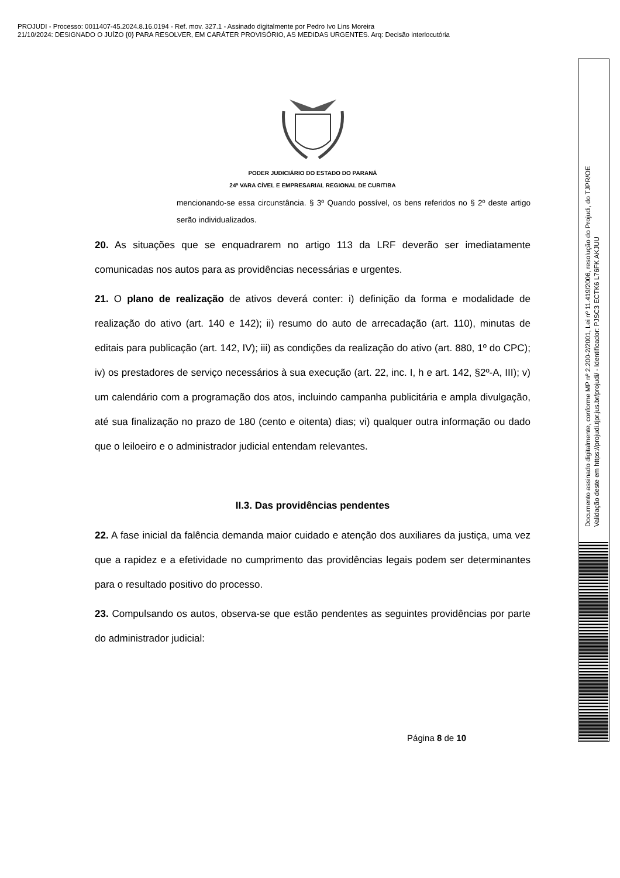PROJUDI - Processo: 0011407-45.2024.8.16.0194 - Ref. mov. 327.1 - Assinado digitalmente por Pedro Ivo Lins Moreira
21/10/2024: DESIGNADO O JUÍZO {0} PARA RESOLVER, EM CARÁTER PROVISÓRIO, AS MEDIDAS URGENTES. Arq: Decisão interlocutória
PODER JUDICIÁRIO DO ESTADO DO PARANÁ
24ª VARA CÍVEL E EMPRESARIAL REGIONAL DE CURITIBA
mencionando-se essa circunstância. § 3º Quando possível, os bens referidos no § 2º deste artigo serão individualizados.
20. As situações que se enquadrarem no artigo 113 da LRF deverão ser imediatamente comunicadas nos autos para as providências necessárias e urgentes.
21. O plano de realização de ativos deverá conter: i) definição da forma e modalidade de realização do ativo (art. 140 e 142); ii) resumo do auto de arrecadação (art. 110), minutas de editais para publicação (art. 142, IV); iii) as condições da realização do ativo (art. 880, 1º do CPC); iv) os prestadores de serviço necessários à sua execução (art. 22, inc. I, h e art. 142, §2º-A, III); v) um calendário com a programação dos atos, incluindo campanha publicitária e ampla divulgação, até sua finalização no prazo de 180 (cento e oitenta) dias; vi) qualquer outra informação ou dado que o leiloeiro e o administrador judicial entendam relevantes.
II.3. Das providências pendentes
22. A fase inicial da falência demanda maior cuidado e atenção dos auxiliares da justiça, uma vez que a rapidez e a efetividade no cumprimento das providências legais podem ser determinantes para o resultado positivo do processo.
23. Compulsando os autos, observa-se que estão pendentes as seguintes providências por parte do administrador judicial:
Página 8 de 10
Documento assinado digitalmente, conforme MP nº 2.200-2/2001, Lei nº 11.419/2006, resolução do Projudi, do TJPR/OE
Validação deste em https://projudi.tjpr.jus.br/projudi/ - Identificador: PJSC3 ECTK6 L76FK AKJUU